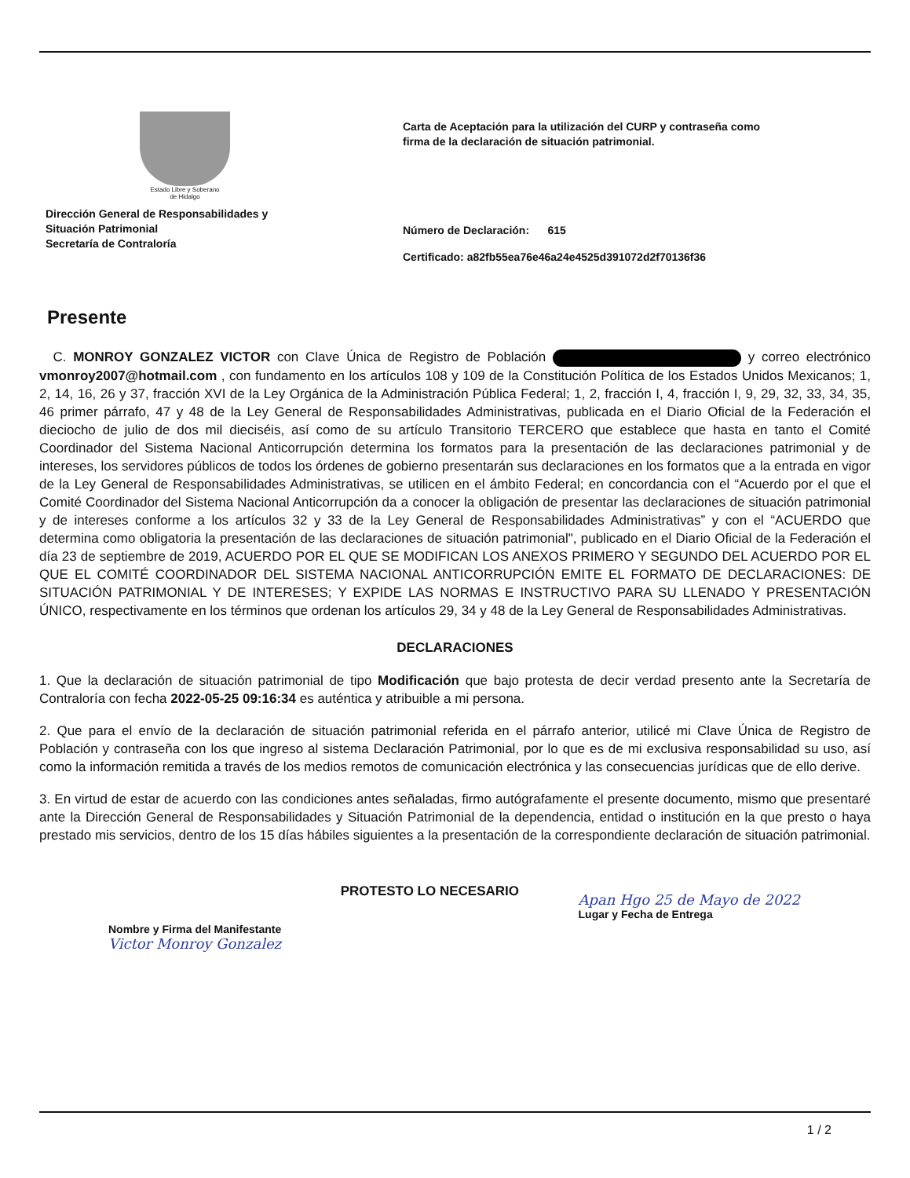Estado Libre y Soberano
de Hidalgo
Dirección General de Responsabilidades y
Situación Patrimonial
Secretaría de Contraloría
Carta de Aceptación para la utilización del CURP y contraseña como
firma de la declaración de situación patrimonial.
Número de Declaración: 615
Certificado: a82fb55ea76e46a24e4525d391072d2f70136f36
Presente
C. MONROY GONZALEZ VICTOR con Clave Única de Registro de Población y correo electrónico vmonroy2007@hotmail.com , con fundamento en los artículos 108 y 109 de la Constitución Política de los Estados Unidos Mexicanos; 1, 2, 14, 16, 26 y 37, fracción XVI de la Ley Orgánica de la Administración Pública Federal; 1, 2, fracción I, 4, fracción I, 9, 29, 32, 33, 34, 35, 46 primer párrafo, 47 y 48 de la Ley General de Responsabilidades Administrativas, publicada en el Diario Oficial de la Federación el dieciocho de julio de dos mil dieciséis, así como de su artículo Transitorio TERCERO que establece que hasta en tanto el Comité Coordinador del Sistema Nacional Anticorrupción determina los formatos para la presentación de las declaraciones patrimonial y de intereses, los servidores públicos de todos los órdenes de gobierno presentarán sus declaraciones en los formatos que a la entrada en vigor de la Ley General de Responsabilidades Administrativas, se utilicen en el ámbito Federal; en concordancia con el “Acuerdo por el que el Comité Coordinador del Sistema Nacional Anticorrupción da a conocer la obligación de presentar las declaraciones de situación patrimonial y de intereses conforme a los artículos 32 y 33 de la Ley General de Responsabilidades Administrativas” y con el “ACUERDO que determina como obligatoria la presentación de las declaraciones de situación patrimonial", publicado en el Diario Oficial de la Federación el día 23 de septiembre de 2019, ACUERDO POR EL QUE SE MODIFICAN LOS ANEXOS PRIMERO Y SEGUNDO DEL ACUERDO POR EL QUE EL COMITÉ COORDINADOR DEL SISTEMA NACIONAL ANTICORRUPCIÓN EMITE EL FORMATO DE DECLARACIONES: DE SITUACIÓN PATRIMONIAL Y DE INTERESES; Y EXPIDE LAS NORMAS E INSTRUCTIVO PARA SU LLENADO Y PRESENTACIÓN ÚNICO, respectivamente en los términos que ordenan los artículos 29, 34 y 48 de la Ley General de Responsabilidades Administrativas.
DECLARACIONES
1. Que la declaración de situación patrimonial de tipo Modificación que bajo protesta de decir verdad presento ante la Secretaría de Contraloría con fecha 2022-05-25 09:16:34 es auténtica y atribuible a mi persona.
2. Que para el envío de la declaración de situación patrimonial referida en el párrafo anterior, utilicé mi Clave Única de Registro de Población y contraseña con los que ingreso al sistema Declaración Patrimonial, por lo que es de mi exclusiva responsabilidad su uso, así como la información remitida a través de los medios remotos de comunicación electrónica y las consecuencias jurídicas que de ello derive.
3. En virtud de estar de acuerdo con las condiciones antes señaladas, firmo autógrafamente el presente documento, mismo que presentaré ante la Dirección General de Responsabilidades y Situación Patrimonial de la dependencia, entidad o institución en la que presto o haya prestado mis servicios, dentro de los 15 días hábiles siguientes a la presentación de la correspondiente declaración de situación patrimonial.
Nombre y Firma del Manifestante
Victor Monroy Gonzalez
PROTESTO LO NECESARIO
Apan Hgo 25 de Mayo de 2022
Lugar y Fecha de Entrega
1 / 2